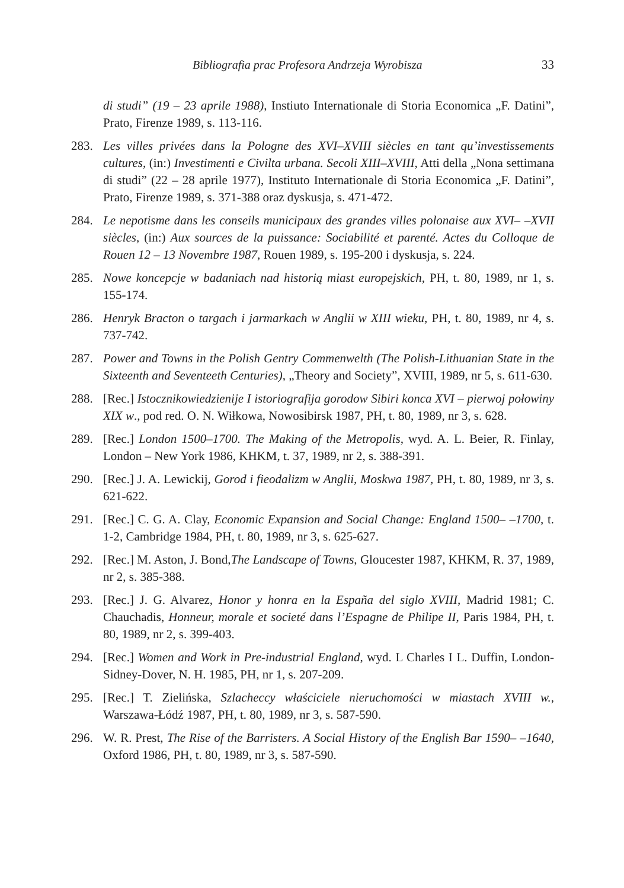Bibliografia prac Profesora Andrzeja Wyrobisza 33
di studi” (19 – 23 aprile 1988), Instiuto Internationale di Storia Economica „F. Datini”, Prato, Firenze 1989, s. 113-116.
283. Les villes privées dans la Pologne des XVI–XVIII siècles en tant qu’investissements cultures, (in:) Investimenti e Civilta urbana. Secoli XIII–XVIII, Atti della „Nona settimana di studi” (22 – 28 aprile 1977), Instituto Internationale di Storia Economica „F. Datini”, Prato, Firenze 1989, s. 371-388 oraz dyskusja, s. 471-472.
284. Le nepotisme dans les conseils municipaux des grandes villes polonaise aux XVI– –XVII siècles, (in:) Aux sources de la puissance: Sociabilité et parenté. Actes du Colloque de Rouen 12 – 13 Novembre 1987, Rouen 1989, s. 195-200 i dyskusja, s. 224.
285. Nowe koncepcje w badaniach nad historią miast europejskich, PH, t. 80, 1989, nr 1, s. 155-174.
286. Henryk Bracton o targach i jarmarkach w Anglii w XIII wieku, PH, t. 80, 1989, nr 4, s. 737-742.
287. Power and Towns in the Polish Gentry Commenwelth (The Polish-Lithuanian State in the Sixteenth and Seventeeth Centuries), „Theory and Society”, XVIII, 1989, nr 5, s. 611-630.
288. [Rec.] Istocznikowiedzienije I istoriografija gorodow Sibiri konca XVI – pierwoj połowiny XIX w., pod red. O. N. Wiłkowa, Nowosibirsk 1987, PH, t. 80, 1989, nr 3, s. 628.
289. [Rec.] London 1500–1700. The Making of the Metropolis, wyd. A. L. Beier, R. Finlay, London – New York 1986, KHKM, t. 37, 1989, nr 2, s. 388-391.
290. [Rec.] J. A. Lewickij, Gorod i fieodalizm w Anglii, Moskwa 1987, PH, t. 80, 1989, nr 3, s. 621-622.
291. [Rec.] C. G. A. Clay, Economic Expansion and Social Change: England 1500– –1700, t. 1-2, Cambridge 1984, PH, t. 80, 1989, nr 3, s. 625-627.
292. [Rec.] M. Aston, J. Bond,The Landscape of Towns, Gloucester 1987, KHKM, R. 37, 1989, nr 2, s. 385-388.
293. [Rec.] J. G. Alvarez, Honor y honra en la España del siglo XVIII, Madrid 1981; C. Chauchadis, Honneur, morale et societé dans l’Espagne de Philipe II, Paris 1984, PH, t. 80, 1989, nr 2, s. 399-403.
294. [Rec.] Women and Work in Pre-industrial England, wyd. L Charles I L. Duffin, London-Sidney-Dover, N. H. 1985, PH, nr 1, s. 207-209.
295. [Rec.] T. Zielińska, Szlacheccy właściciele nieruchomości w miastach XVIII w., Warszawa-Łódź 1987, PH, t. 80, 1989, nr 3, s. 587-590.
296. W. R. Prest, The Rise of the Barristers. A Social History of the English Bar 1590– –1640, Oxford 1986, PH, t. 80, 1989, nr 3, s. 587-590.